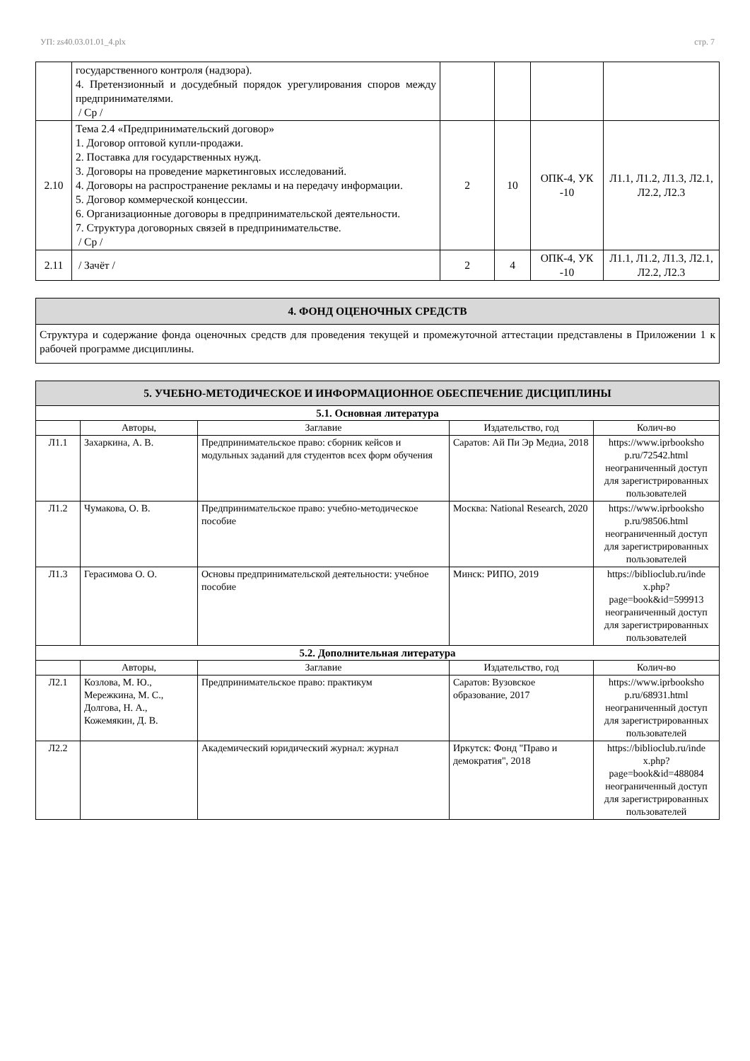УП: zs40.03.01.01_4.plx стр. 7
| | государственного контроля (надзора). 4. Претензионный и досудебный порядок урегулирования споров между предпринимателями. / Ср / | | | | |
| 2.10 | Тема 2.4 «Предпринимательский договор» 1. Договор оптовой купли-продажи. 2. Поставка для государственных нужд. 3. Договоры на проведение маркетинговых исследований. 4. Договоры на распространение рекламы и на передачу информации. 5. Договор коммерческой концессии. 6. Организационные договоры в предпринимательской деятельности. 7. Структура договорных связей в предпринимательстве. / Ср / | 2 | 10 | ОПК-4, УК -10 | Л1.1, Л1.2, Л1.3, Л2.1, Л2.2, Л2.3 |
| 2.11 | / Зачёт / | 2 | 4 | ОПК-4, УК -10 | Л1.1, Л1.2, Л1.3, Л2.1, Л2.2, Л2.3 |
| 4. ФОНД ОЦЕНОЧНЫХ СРЕДСТВ |
| Структура и содержание фонда оценочных средств для проведения текущей и промежуточной аттестации представлены в Приложении 1 к рабочей программе дисциплины. |
| 5. УЧЕБНО-МЕТОДИЧЕСКОЕ И ИНФОРМАЦИОННОЕ ОБЕСПЕЧЕНИЕ ДИСЦИПЛИНЫ | | | | |
| 5.1. Основная литература | | | | |
| | Авторы, | Заглавие | Издательство, год | Колич-во |
| Л1.1 | Захаркина, А. В. | Предпринимательское право: сборник кейсов и модульных заданий для студентов всех форм обучения | Саратов: Ай Пи Эр Медиа, 2018 | https://www.iprbooksho p.ru/72542.html неограниченный доступ для зарегистрированных пользователей |
| Л1.2 | Чумакова, О. В. | Предпринимательское право: учебно-методическое пособие | Москва: National Research, 2020 | https://www.iprbooksho p.ru/98506.html неограниченный доступ для зарегистрированных пользователей |
| Л1.3 | Герасимова О. О. | Основы предпринимательской деятельности: учебное пособие | Минск: РИПО, 2019 | https://biblioclub.ru/inde x.php? page=book&id=599913 неограниченный доступ для зарегистрированных пользователей |
| 5.2. Дополнительная литература | | | | |
| | Авторы, | Заглавие | Издательство, год | Колич-во |
| Л2.1 | Козлова, М. Ю., Мережкина, М. С., Долгова, Н. А., Кожемякин, Д. В. | Предпринимательское право: практикум | Саратов: Вузовское образование, 2017 | https://www.iprbooksho p.ru/68931.html неограниченный доступ для зарегистрированных пользователей |
| Л2.2 | | Академический юридический журнал: журнал | Иркутск: Фонд "Право и демократия", 2018 | https://biblioclub.ru/inde x.php? page=book&id=488084 неограниченный доступ для зарегистрированных пользователей |